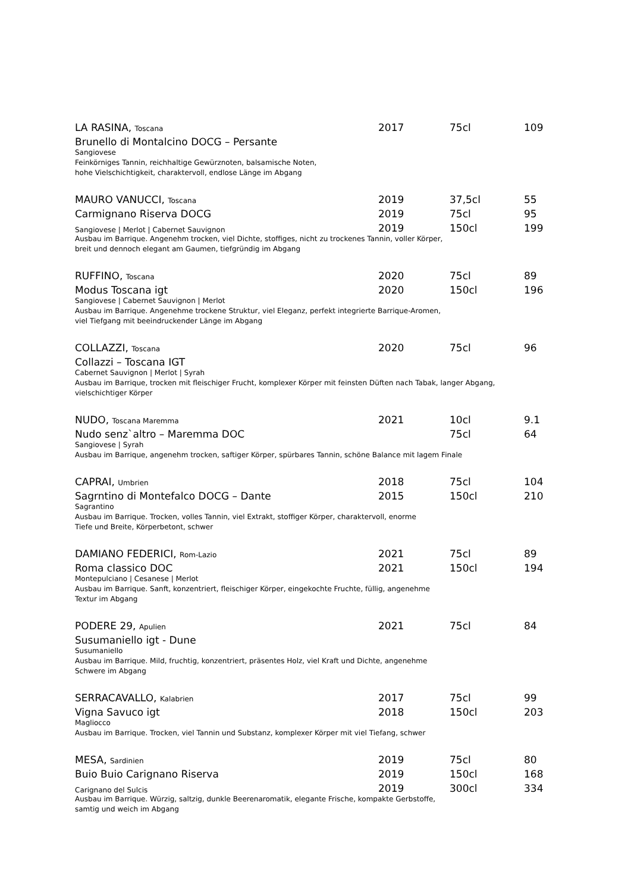| LA RASINA, Toscana | 2017 | 75cl | 109 |
| Brunello di Montalcino DOCG – Persante | | | |
Sangiovese
Feinkörniges Tannin, reichhaltige Gewürznoten, balsamische Noten,
hohe Vielschichtigkeit, charaktervoll, endlose Länge im Abgang
| MAURO VANUCCI, Toscana | 2019 | 37,5cl | 55 |
| Carmignano Riserva DOCG | 2019 | 75cl | 95 |
| Sangiovese / Merlot / Cabernet Sauvignon | 2019 | 150cl | 199 |
Ausbau im Barrique. Angenehm trocken, viel Dichte, stoffiges, nicht zu trockenes Tannin, voller Körper,
breit und dennoch elegant am Gaumen, tiefgründig im Abgang
| RUFFINO, Toscana | 2020 | 75cl | 89 |
| Modus Toscana igt | 2020 | 150cl | 196 |
Sangiovese | Cabernet Sauvignon | Merlot
Ausbau im Barrique. Angenehme trockene Struktur, viel Eleganz, perfekt integrierte Barrique-Aromen,
viel Tiefgang mit beeindruckender Länge im Abgang
| COLLAZZI, Toscana | 2020 | 75cl | 96 |
| Collazzi – Toscana IGT | | | |
Cabernet Sauvignon | Merlot | Syrah
Ausbau im Barrique, trocken mit fleischiger Frucht, komplexer Körper mit feinsten Düften nach Tabak, langer Abgang,
vielschichtiger Körper
| NUDO, Toscana Maremma | 2021 | 10cl | 9.1 |
| Nudo senz`altro – Maremma DOC | | 75cl | 64 |
Sangiovese | Syrah
Ausbau im Barrique, angenehm trocken, saftiger Körper, spürbares Tannin, schöne Balance mit lagem Finale
| CAPRAI, Umbrien | 2018 | 75cl | 104 |
| Sagrntino di Montefalco DOCG – Dante | 2015 | 150cl | 210 |
Sagrantino
Ausbau im Barrique. Trocken, volles Tannin, viel Extrakt, stoffiger Körper, charaktervoll, enorme
Tiefe und Breite, Körperbetont, schwer
| DAMIANO FEDERICI, Rom-Lazio | 2021 | 75cl | 89 |
| Roma classico DOC | 2021 | 150cl | 194 |
Montepulciano | Cesanese | Merlot
Ausbau im Barrique. Sanft, konzentriert, fleischiger Körper, eingekochte Fruchte, füllig, angenehme
Textur im Abgang
| PODERE 29, Apulien | 2021 | 75cl | 84 |
| Susumaniello igt - Dune | | | |
Susumaniello
Ausbau im Barrique. Mild, fruchtig, konzentriert, präsentes Holz, viel Kraft und Dichte, angenehme
Schwere im Abgang
| SERRACAVALLO, Kalabrien | 2017 | 75cl | 99 |
| Vigna Savuco igt | 2018 | 150cl | 203 |
Magliocco
Ausbau im Barrique. Trocken, viel Tannin und Substanz, komplexer Körper mit viel Tiefang, schwer
| MESA, Sardinien | 2019 | 75cl | 80 |
| Buio Buio Carignano Riserva | 2019 | 150cl | 168 |
| Carignano del Sulcis | 2019 | 300cl | 334 |
Ausbau im Barrique. Würzig, saltzig, dunkle Beerenaromatik, elegante Frische, kompakte Gerbstoffe,
samtig und weich im Abgang